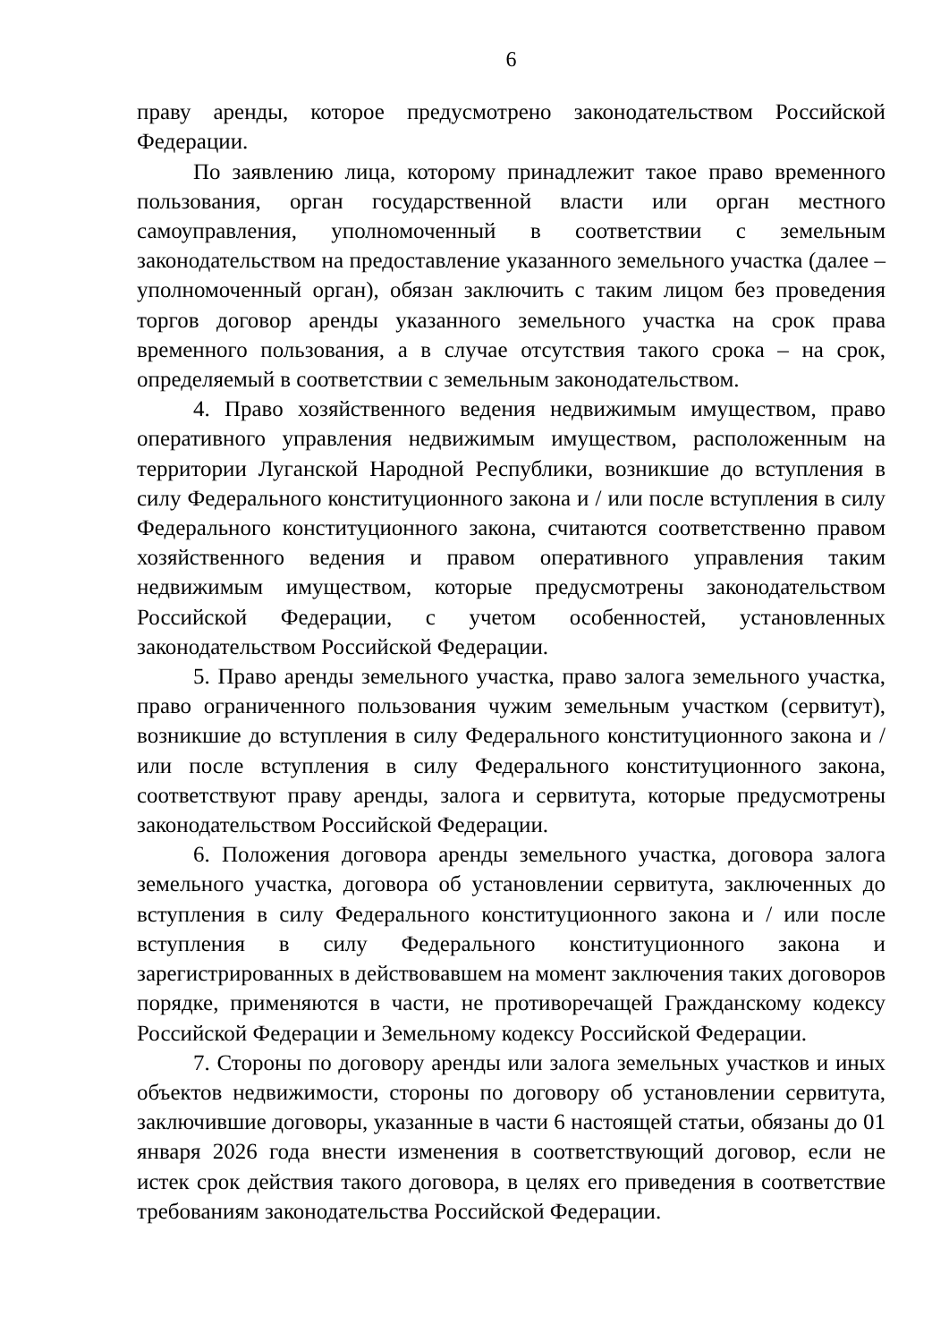6
праву аренды, которое предусмотрено законодательством Российской Федерации.
По заявлению лица, которому принадлежит такое право временного пользования, орган государственной власти или орган местного самоуправления, уполномоченный в соответствии с земельным законодательством на предоставление указанного земельного участка (далее – уполномоченный орган), обязан заключить с таким лицом без проведения торгов договор аренды указанного земельного участка на срок права временного пользования, а в случае отсутствия такого срока – на срок, определяемый в соответствии с земельным законодательством.
4. Право хозяйственного ведения недвижимым имуществом, право оперативного управления недвижимым имуществом, расположенным на территории Луганской Народной Республики, возникшие до вступления в силу Федерального конституционного закона и / или после вступления в силу Федерального конституционного закона, считаются соответственно правом хозяйственного ведения и правом оперативного управления таким недвижимым имуществом, которые предусмотрены законодательством Российской Федерации, с учетом особенностей, установленных законодательством Российской Федерации.
5. Право аренды земельного участка, право залога земельного участка, право ограниченного пользования чужим земельным участком (сервитут), возникшие до вступления в силу Федерального конституционного закона и / или после вступления в силу Федерального конституционного закона, соответствуют праву аренды, залога и сервитута, которые предусмотрены законодательством Российской Федерации.
6. Положения договора аренды земельного участка, договора залога земельного участка, договора об установлении сервитута, заключенных до вступления в силу Федерального конституционного закона и / или после вступления в силу Федерального конституционного закона и зарегистрированных в действовавшем на момент заключения таких договоров порядке, применяются в части, не противоречащей Гражданскому кодексу Российской Федерации и Земельному кодексу Российской Федерации.
7. Стороны по договору аренды или залога земельных участков и иных объектов недвижимости, стороны по договору об установлении сервитута, заключившие договоры, указанные в части 6 настоящей статьи, обязаны до 01 января 2026 года внести изменения в соответствующий договор, если не истек срок действия такого договора, в целях его приведения в соответствие требованиям законодательства Российской Федерации.